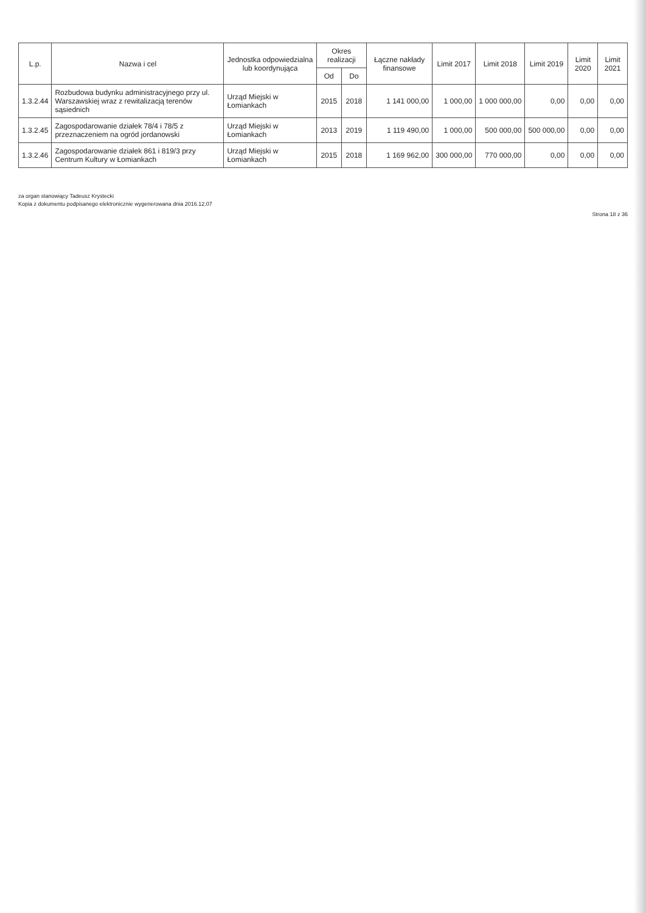| L.p. | Nazwa i cel | Jednostka odpowiedzialna lub koordynująca | Okres realizacji | | Łączne nakłady finansowe | Limit 2017 | Limit 2018 | Limit 2019 | Limit 2020 | Limit 2021 |
| --- | --- | --- | --- | --- | --- | --- | --- | --- | --- | --- |
| | | | Od | Do | | | | | | |
| 1.3.2.44 | Rozbudowa budynku administracyjnego przy ul. Warszawskiej wraz z rewitalizacją terenów sąsiednich | Urząd Miejski w Łomiankach | 2015 | 2018 | 1 141 000,00 | 1 000,00 | 1 000 000,00 | 0,00 | 0,00 | 0,00 |
| 1.3.2.45 | Zagospodarowanie działek 78/4 i 78/5 z przeznaczeniem na ogród jordanowski | Urząd Miejski w Łomiankach | 2013 | 2019 | 1 119 490,00 | 1 000,00 | 500 000,00 | 500 000,00 | 0,00 | 0,00 |
| 1.3.2.46 | Zagospodarowanie działek 861 i 819/3 przy Centrum Kultury w Łomiankach | Urząd Miejski w Łomiankach | 2015 | 2018 | 1 169 962,00 | 300 000,00 | 770 000,00 | 0,00 | 0,00 | 0,00 |
za organ stanowiący Tadeusz Krystecki
Kopia z dokumentu podpisanego elektronicznie wygenerowana dnia 2016.12.07
Strona 18 z 36